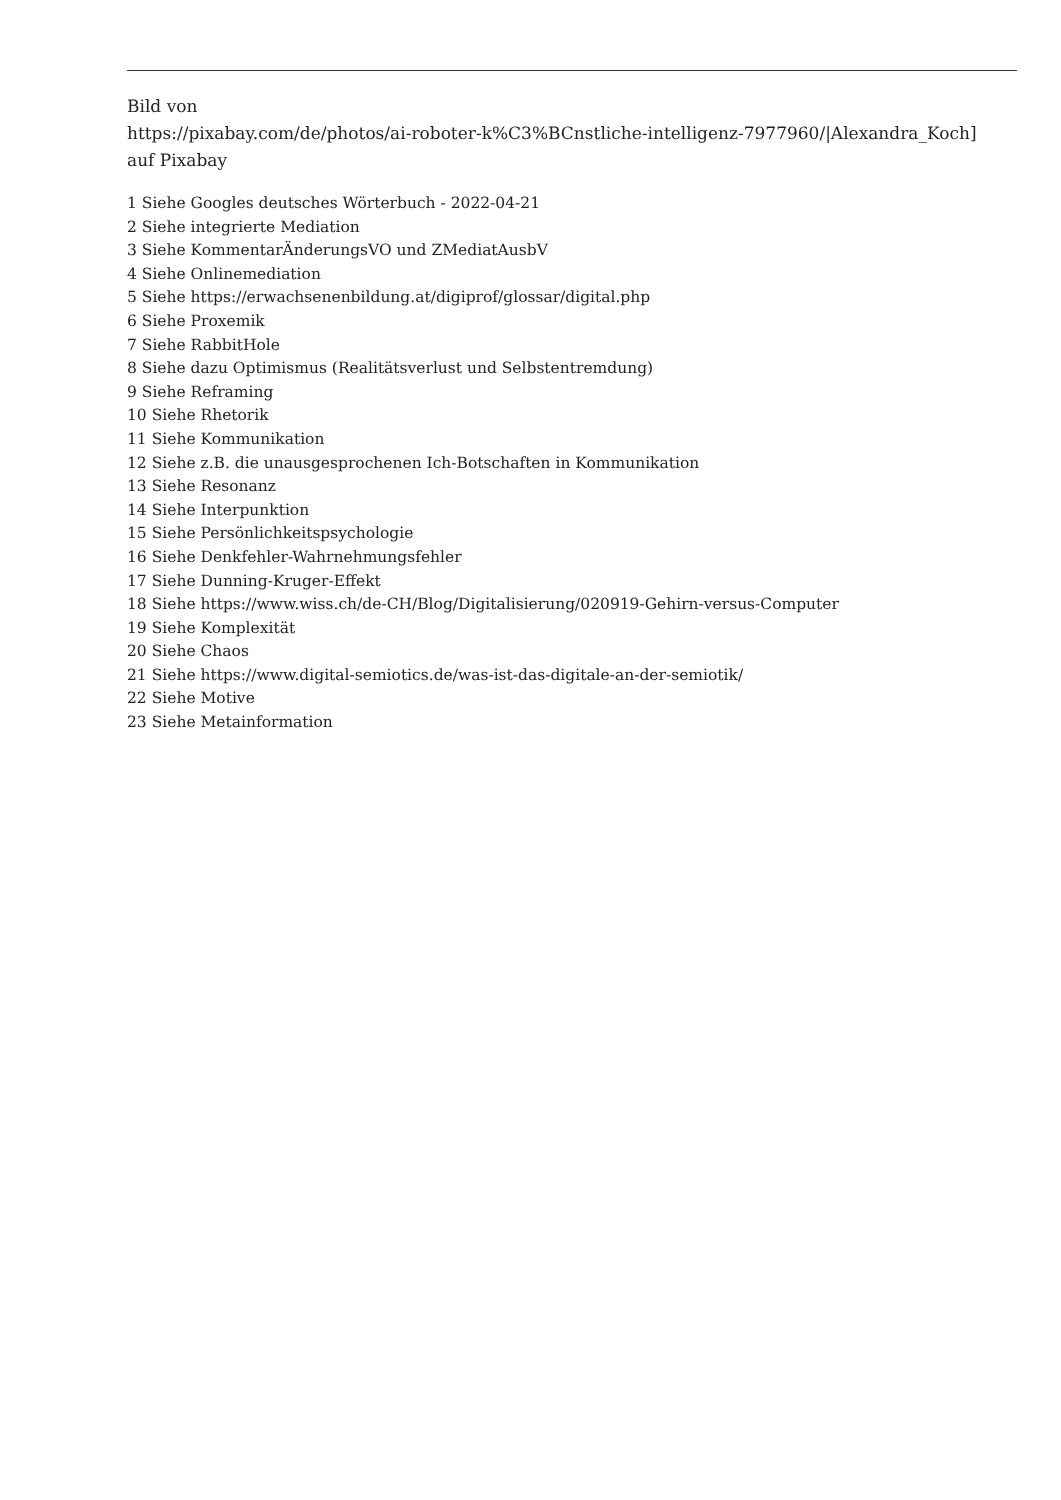Bild von
https://pixabay.com/de/photos/ai-roboter-k%C3%BCnstliche-intelligenz-7977960/|Alexandra_Koch]
auf Pixabay
1 Siehe Googles deutsches Wörterbuch - 2022-04-21
2 Siehe integrierte Mediation
3 Siehe KommentarÄnderungsVO und ZMediatAusbV
4 Siehe Onlinemediation
5 Siehe https://erwachsenenbildung.at/digiprof/glossar/digital.php
6 Siehe Proxemik
7 Siehe RabbitHole
8 Siehe dazu Optimismus (Realitätsverlust und Selbstentremdung)
9 Siehe Reframing
10 Siehe Rhetorik
11 Siehe Kommunikation
12 Siehe z.B. die unausgesprochenen Ich-Botschaften in Kommunikation
13 Siehe Resonanz
14 Siehe Interpunktion
15 Siehe Persönlichkeitspsychologie
16 Siehe Denkfehler-Wahrnehmungsfehler
17 Siehe Dunning-Kruger-Effekt
18 Siehe https://www.wiss.ch/de-CH/Blog/Digitalisierung/020919-Gehirn-versus-Computer
19 Siehe Komplexität
20 Siehe Chaos
21 Siehe https://www.digital-semiotics.de/was-ist-das-digitale-an-der-semiotik/
22 Siehe Motive
23 Siehe Metainformation